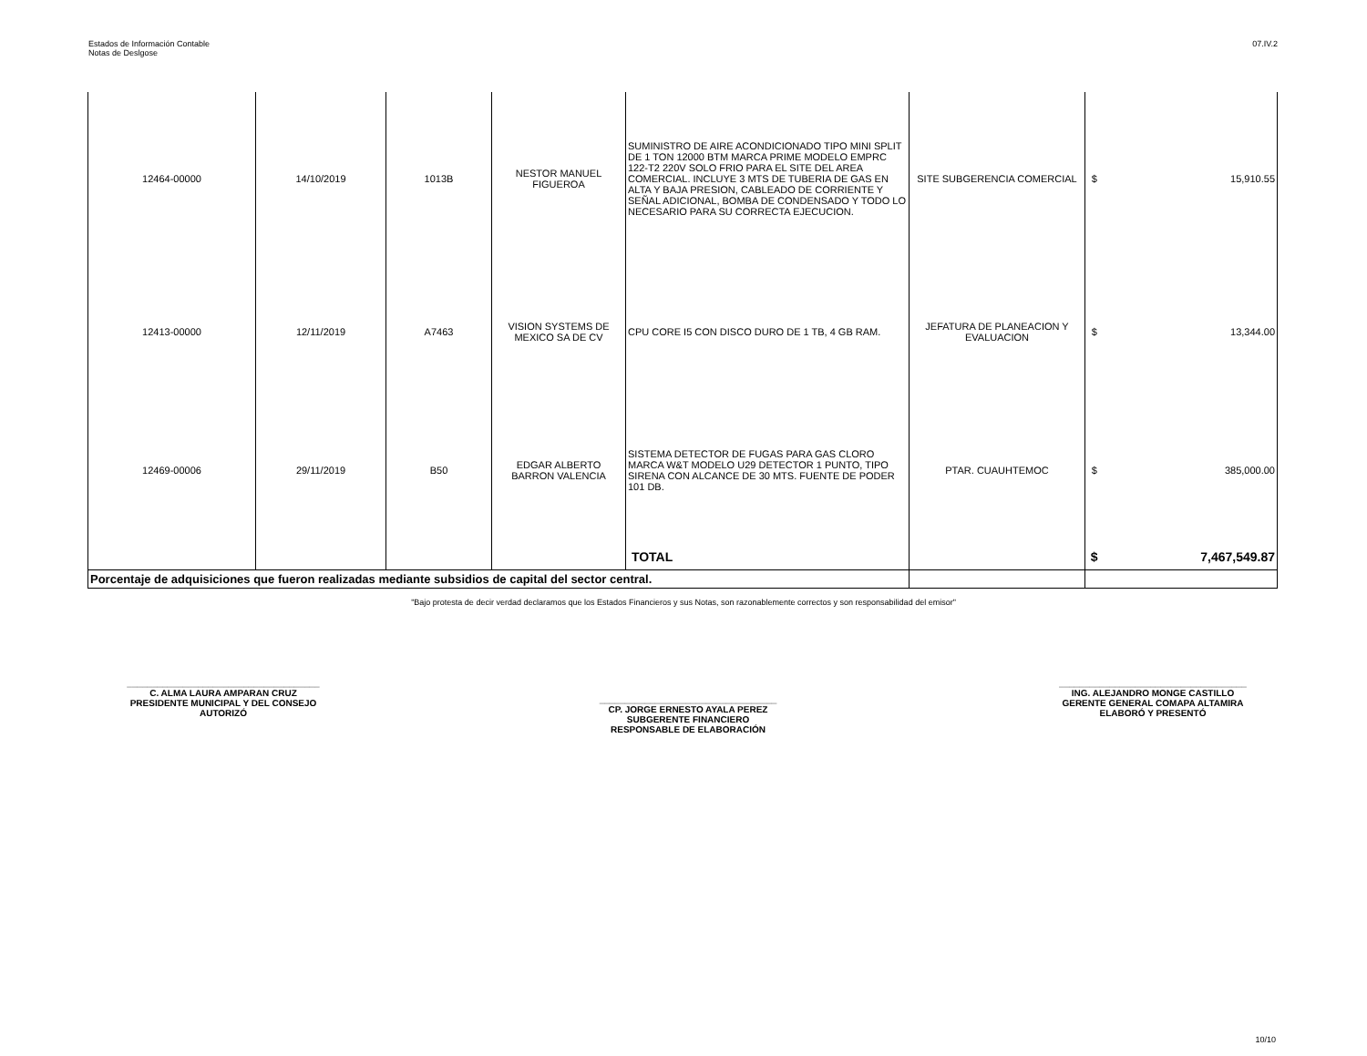Estados de Información Contable
Notas de Deslgose
07.IV.2
| 12464-00000 | 14/10/2019 | 1013B | NESTOR MANUEL FIGUEROA | SUMINISTRO DE AIRE ACONDICIONADO TIPO MINI SPLIT DE 1 TON 12000 BTM MARCA PRIME MODELO EMPRC 122-T2 220V SOLO FRIO PARA EL SITE DEL AREA COMERCIAL. INCLUYE 3 MTS DE TUBERIA DE GAS EN ALTA Y BAJA PRESION, CABLEADO DE CORRIENTE Y SEÑAL ADICIONAL, BOMBA DE CONDENSADO Y TODO LO NECESARIO PARA SU CORRECTA EJECUCION. | SITE SUBGERENCIA COMERCIAL | $ | 15,910.55 |
| 12413-00000 | 12/11/2019 | A7463 | VISION SYSTEMS DE MEXICO SA DE CV | CPU CORE I5 CON DISCO DURO DE 1 TB, 4 GB RAM. | JEFATURA DE PLANEACION Y EVALUACION | $ | 13,344.00 |
| 12469-00006 | 29/11/2019 | B50 | EDGAR ALBERTO BARRON VALENCIA | SISTEMA DETECTOR DE FUGAS PARA GAS CLORO MARCA W&T MODELO U29 DETECTOR 1 PUNTO, TIPO SIRENA CON ALCANCE DE 30 MTS. FUENTE DE PODER 101 DB. | PTAR. CUAUHTEMOC | $ | 385,000.00 |
| | | | | TOTAL | | $ | 7,467,549.87 |
| Porcentaje de adquisiciones que fueron realizadas mediante subsidios de capital del sector central. | | | | | | | |
"Bajo protesta de decir verdad declaramos que los Estados Financieros y sus Notas, son razonablemente correctos y son responsabilidad del emisor"
______________________________________
C. ALMA LAURA AMPARAN CRUZ
PRESIDENTE MUNICIPAL Y DEL CONSEJO
AUTORIZÓ
___________________________________
CP. JORGE ERNESTO AYALA PEREZ
SUBGERENTE FINANCIERO
RESPONSABLE DE ELABORACIÓN
_____________________________________
ING. ALEJANDRO MONGE CASTILLO
GERENTE GENERAL COMAPA ALTAMIRA
ELABORÓ Y PRESENTÓ
10/10